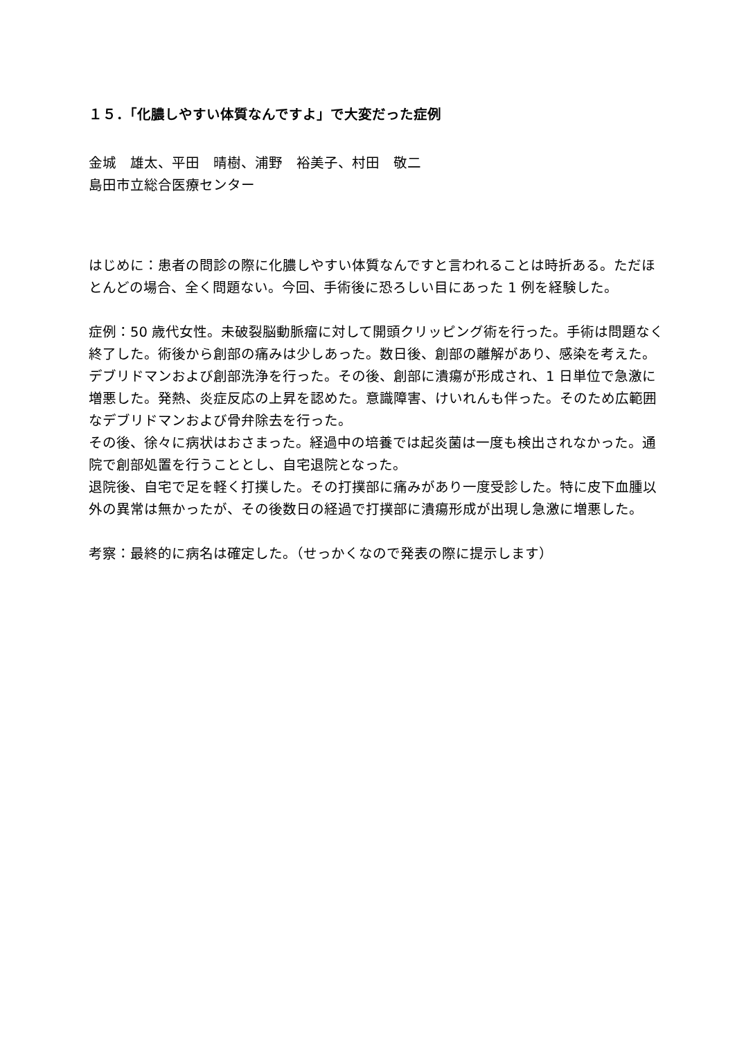１５．「化膿しやすい体質なんですよ」で大変だった症例
金城　雄太、平田　晴樹、浦野　裕美子、村田　敬二
島田市立総合医療センター
はじめに：患者の問診の際に化膿しやすい体質なんですと言われることは時折ある。ただほとんどの場合、全く問題ない。今回、手術後に恐ろしい目にあった 1 例を経験した。
症例：50 歳代女性。未破裂脳動脈瘤に対して開頭クリッピング術を行った。手術は問題なく終了した。術後から創部の痛みは少しあった。数日後、創部の離解があり、感染を考えた。
デブリドマンおよび創部洗浄を行った。その後、創部に潰瘍が形成され、1 日単位で急激に増悪した。発熱、炎症反応の上昇を認めた。意識障害、けいれんも伴った。そのため広範囲なデブリドマンおよび骨弁除去を行った。
その後、徐々に病状はおさまった。経過中の培養では起炎菌は一度も検出されなかった。通院で創部処置を行うこととし、自宅退院となった。
退院後、自宅で足を軽く打撲した。その打撲部に痛みがあり一度受診した。特に皮下血腫以外の異常は無かったが、その後数日の経過で打撲部に潰瘍形成が出現し急激に増悪した。
考察：最終的に病名は確定した。（せっかくなので発表の際に提示します）